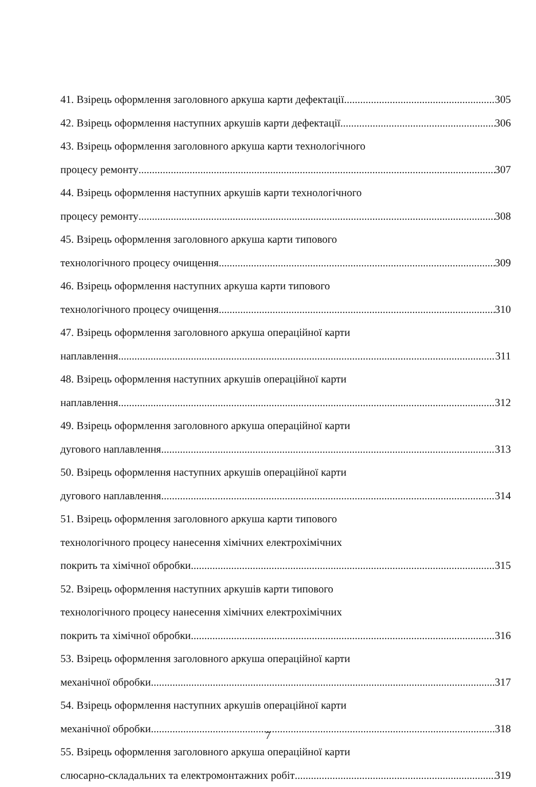41. Взірець оформлення заголовного аркуша карти дефектації 305
42. Взірець оформлення наступних аркушів карти дефектації 306
43. Взірець оформлення заголовного аркуша карти технологічного
процесу ремонту 307
44. Взірець оформлення наступних аркушів карти технологічного
процесу ремонту 308
45. Взірець оформлення заголовного аркуша карти типового
технологічного процесу очищення 309
46. Взірець оформлення наступних аркуша карти типового
технологічного процесу очищення 310
47. Взірець оформлення заголовного аркуша операційної карти
наплавлення 311
48. Взірець оформлення наступних аркушів операційної карти
наплавлення 312
49. Взірець оформлення заголовного аркуша операційної карти
дугового наплавлення 313
50. Взірець оформлення наступних аркушів операційної карти
дугового наплавлення 314
51. Взірець оформлення заголовного аркуша карти типового
технологічного процесу нанесення хімічних електрохімічних
покрить та хімічної обробки 315
52. Взірець оформлення наступних аркушів карти типового
технологічного процесу нанесення хімічних електрохімічних
покрить та хімічної обробки 316
53. Взірець оформлення заголовного аркуша операційної карти
механічної обробки 317
54. Взірець оформлення наступних аркушів операційної карти
механічної обробки 318
55. Взірець оформлення заголовного аркуша операційної карти
слюсарно-складальних та електромонтажних робіт 319
7